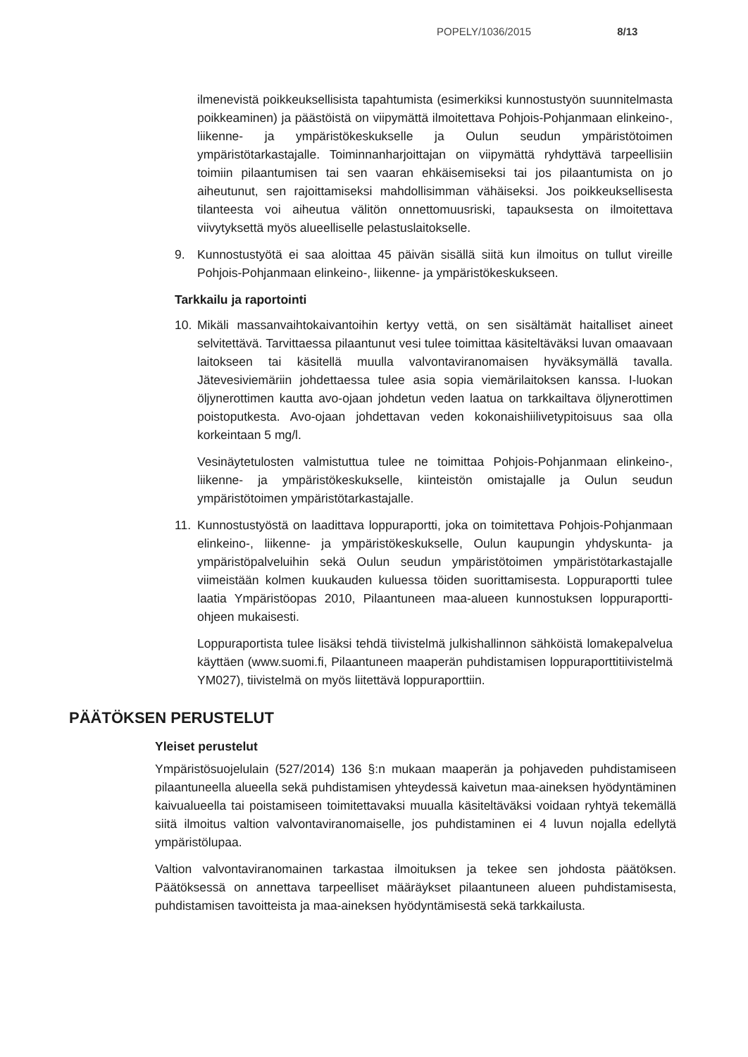POPELY/1036/2015 8/13
ilmenevistä poikkeuksellisista tapahtumista (esimerkiksi kunnostustyön suunnitelmasta poikkeaminen) ja päästöistä on viipymättä ilmoitettava Pohjois-Pohjanmaan elinkeino-, liikenne- ja ympäristökeskukselle ja Oulun seudun ympäristötoimen ympäristötarkastajalle. Toiminnanharjoittajan on viipymättä ryhdyttävä tarpeellisiin toimiin pilaantumisen tai sen vaaran ehkäisemiseksi tai jos pilaantumista on jo aiheutunut, sen rajoittamiseksi mahdollisimman vähäiseksi. Jos poikkeuksellisesta tilanteesta voi aiheutua välitön onnettomuusriski, tapauksesta on ilmoitettava viivytyksettä myös alueelliselle pelastuslaitokselle.
9. Kunnostustyötä ei saa aloittaa 45 päivän sisällä siitä kun ilmoitus on tullut vireille Pohjois-Pohjanmaan elinkeino-, liikenne- ja ympäristökeskukseen.
Tarkkailu ja raportointi
10. Mikäli massanvaihtokaivantoihin kertyy vettä, on sen sisältämät haitalliset aineet selvitettävä. Tarvittaessa pilaantunut vesi tulee toimittaa käsiteltäväksi luvan omaavaan laitokseen tai käsitellä muulla valvontaviranomaisen hyväksymällä tavalla. Jätevesiviemäriin johdettaessa tulee asia sopia viemärilaitoksen kanssa. I-luokan öljynerottimen kautta avo-ojaan johdetun veden laatua on tarkkailtava öljynerottimen poistoputkesta. Avo-ojaan johdettavan veden kokonaishiilivetypitoisuus saa olla korkeintaan 5 mg/l.
Vesinäytetulosten valmistuttua tulee ne toimittaa Pohjois-Pohjanmaan elinkeino-, liikenne- ja ympäristökeskukselle, kiinteistön omistajalle ja Oulun seudun ympäristötoimen ympäristötarkastajalle.
11. Kunnostustyöstä on laadittava loppuraportti, joka on toimitettava Pohjois-Pohjanmaan elinkeino-, liikenne- ja ympäristökeskukselle, Oulun kaupungin yhdyskunta- ja ympäristöpalveluihin sekä Oulun seudun ympäristötoimen ympäristötarkastajalle viimeistään kolmen kuukauden kuluessa töiden suorittamisesta. Loppuraportti tulee laatia Ympäristöopas 2010, Pilaantuneen maa-alueen kunnostuksen loppuraportti-ohjeen mukaisesti.
Loppuraportista tulee lisäksi tehdä tiivistelmä julkishallinnon sähköistä lomakepalvelua käyttäen (www.suomi.fi, Pilaantuneen maaperän puhdistamisen loppuraporttitiivistelmä YM027), tiivistelmä on myös liitettävä loppuraporttiin.
PÄÄTÖKSEN PERUSTELUT
Yleiset perustelut
Ympäristösuojelulain (527/2014) 136 §:n mukaan maaperän ja pohjaveden puhdistamiseen pilaantuneella alueella sekä puhdistamisen yhteydessä kaivetun maa-aineksen hyödyntäminen kaivualueella tai poistamiseen toimitettavaksi muualla käsiteltäväksi voidaan ryhtyä tekemällä siitä ilmoitus valtion valvontaviranomaiselle, jos puhdistaminen ei 4 luvun nojalla edellytä ympäristölupaa.
Valtion valvontaviranomainen tarkastaa ilmoituksen ja tekee sen johdosta päätöksen. Päätöksessä on annettava tarpeelliset määräykset pilaantuneen alueen puhdistamisesta, puhdistamisen tavoitteista ja maa-aineksen hyödyntämisestä sekä tarkkailusta.